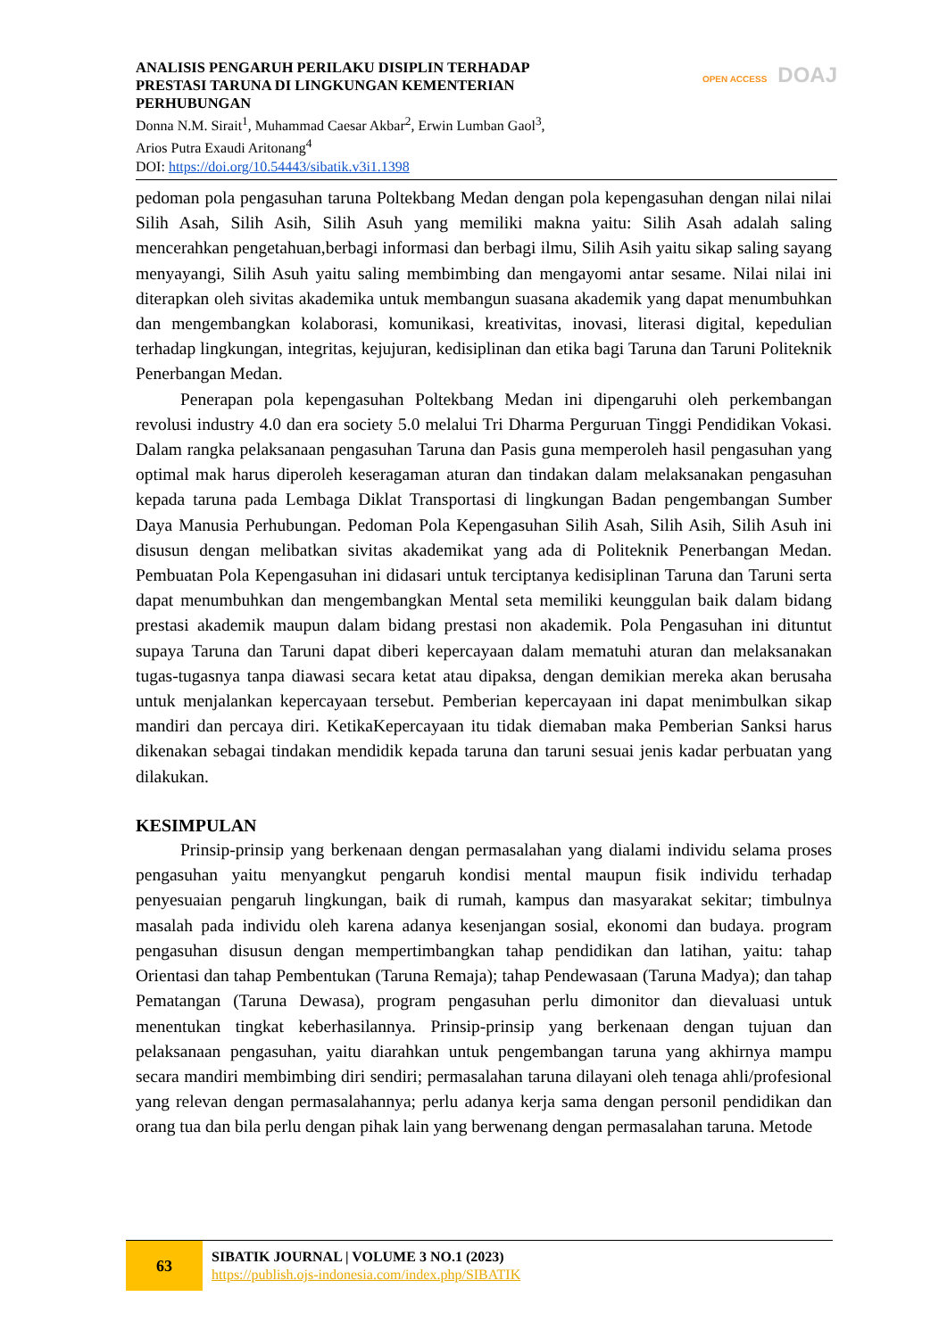OPEN ACCESS DOAJ
ANALISIS PENGARUH PERILAKU DISIPLIN TERHADAP PRESTASI TARUNA DI LINGKUNGAN KEMENTERIAN PERHUBUNGAN
Donna N.M. Sirait<sup>1</sup>, Muhammad Caesar Akbar<sup>2</sup>, Erwin Lumban Gaol<sup>3</sup>,
Arios Putra Exaudi Aritonang<sup>4</sup>
DOI: https://doi.org/10.54443/sibatik.v3i1.1398
pedoman pola pengasuhan taruna Poltekbang Medan dengan pola kepengasuhan dengan nilai nilai Silih Asah, Silih Asih, Silih Asuh yang memiliki makna yaitu: Silih Asah adalah saling mencerahkan pengetahuan,berbagi informasi dan berbagi ilmu, Silih Asih yaitu sikap saling sayang menyayangi, Silih Asuh yaitu saling membimbing dan mengayomi antar sesame. Nilai nilai ini diterapkan oleh sivitas akademika untuk membangun suasana akademik yang dapat menumbuhkan dan mengembangkan kolaborasi, komunikasi, kreativitas, inovasi, literasi digital, kepedulian terhadap lingkungan, integritas, kejujuran, kedisiplinan dan etika bagi Taruna dan Taruni Politeknik Penerbangan Medan.
Penerapan pola kepengasuhan Poltekbang Medan ini dipengaruhi oleh perkembangan revolusi industry 4.0 dan era society 5.0 melalui Tri Dharma Perguruan Tinggi Pendidikan Vokasi. Dalam rangka pelaksanaan pengasuhan Taruna dan Pasis guna memperoleh hasil pengasuhan yang optimal mak harus diperoleh keseragaman aturan dan tindakan dalam melaksanakan pengasuhan kepada taruna pada Lembaga Diklat Transportasi di lingkungan Badan pengembangan Sumber Daya Manusia Perhubungan. Pedoman Pola Kepengasuhan Silih Asah, Silih Asih, Silih Asuh ini disusun dengan melibatkan sivitas akademikat yang ada di Politeknik Penerbangan Medan. Pembuatan Pola Kepengasuhan ini didasari untuk terciptanya kedisiplinan Taruna dan Taruni serta dapat menumbuhkan dan mengembangkan Mental seta memiliki keunggulan baik dalam bidang prestasi akademik maupun dalam bidang prestasi non akademik. Pola Pengasuhan ini dituntut supaya Taruna dan Taruni dapat diberi kepercayaan dalam mematuhi aturan dan melaksanakan tugas-tugasnya tanpa diawasi secara ketat atau dipaksa, dengan demikian mereka akan berusaha untuk menjalankan kepercayaan tersebut. Pemberian kepercayaan ini dapat menimbulkan sikap mandiri dan percaya diri. KetikaKepercayaan itu tidak diemaban maka Pemberian Sanksi harus dikenakan sebagai tindakan mendidik kepada taruna dan taruni sesuai jenis kadar perbuatan yang dilakukan.
KESIMPULAN
Prinsip-prinsip yang berkenaan dengan permasalahan yang dialami individu selama proses pengasuhan yaitu menyangkut pengaruh kondisi mental maupun fisik individu terhadap penyesuaian pengaruh lingkungan, baik di rumah, kampus dan masyarakat sekitar; timbulnya masalah pada individu oleh karena adanya kesenjangan sosial, ekonomi dan budaya. program pengasuhan disusun dengan mempertimbangkan tahap pendidikan dan latihan, yaitu: tahap Orientasi dan tahap Pembentukan (Taruna Remaja); tahap Pendewasaan (Taruna Madya); dan tahap Pematangan (Taruna Dewasa), program pengasuhan perlu dimonitor dan dievaluasi untuk menentukan tingkat keberhasilannya. Prinsip-prinsip yang berkenaan dengan tujuan dan pelaksanaan pengasuhan, yaitu diarahkan untuk pengembangan taruna yang akhirnya mampu secara mandiri membimbing diri sendiri; permasalahan taruna dilayani oleh tenaga ahli/profesional yang relevan dengan permasalahannya; perlu adanya kerja sama dengan personil pendidikan dan orang tua dan bila perlu dengan pihak lain yang berwenang dengan permasalahan taruna. Metode
63
SIBATIK JOURNAL | VOLUME 3 NO.1 (2023)
https://publish.ojs-indonesia.com/index.php/SIBATIK